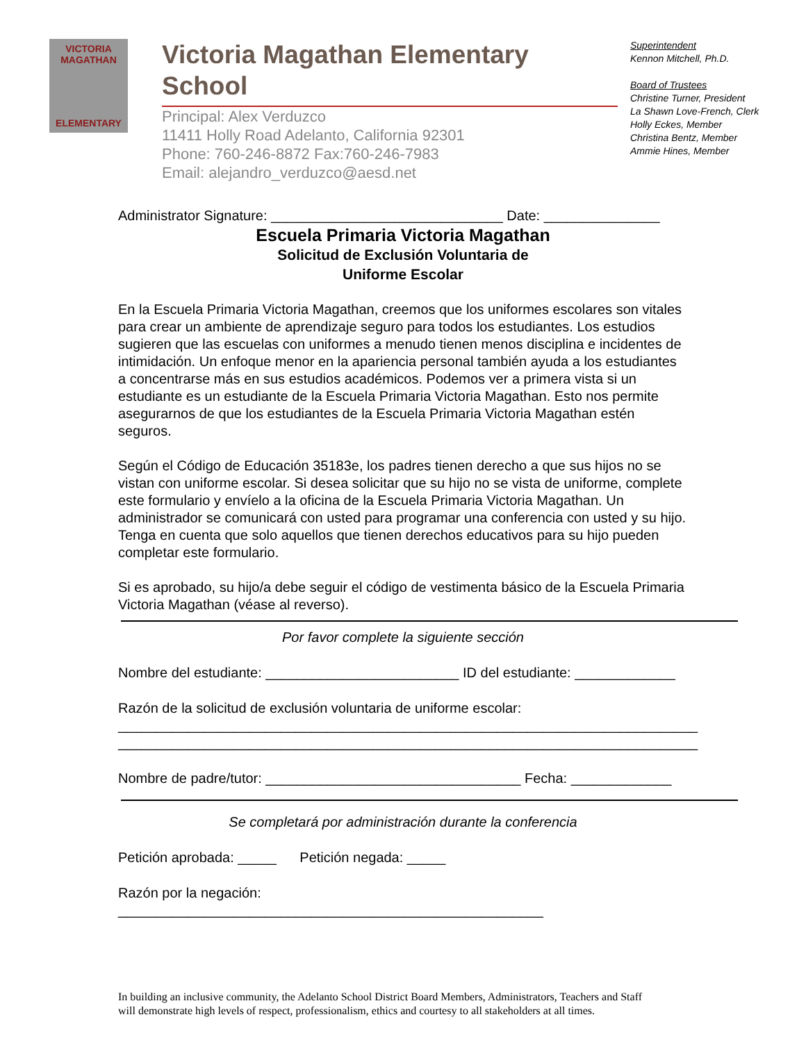VICTORIA
MAGATHAN
ELEMENTARY
Victoria Magathan Elementary School
Principal: Alex Verduzco
11411 Holly Road Adelanto, California 92301
Phone: 760-246-8872 Fax:760-246-7983
Email: alejandro_verduzco@aesd.net
Superintendent
Kennon Mitchell, Ph.D.
Board of Trustees
Christine Turner, President
La Shawn Love-French, Clerk
Holly Eckes, Member
Christina Bentz, Member
Ammie Hines, Member
Administrator Signature: ______________________________ Date: _______________
Escuela Primaria Victoria Magathan
Solicitud de Exclusión Voluntaria de
Uniforme Escolar
En la Escuela Primaria Victoria Magathan, creemos que los uniformes escolares son vitales para crear un ambiente de aprendizaje seguro para todos los estudiantes. Los estudios sugieren que las escuelas con uniformes a menudo tienen menos disciplina e incidentes de intimidación. Un enfoque menor en la apariencia personal también ayuda a los estudiantes a concentrarse más en sus estudios académicos. Podemos ver a primera vista si un estudiante es un estudiante de la Escuela Primaria Victoria Magathan. Esto nos permite asegurarnos de que los estudiantes de la Escuela Primaria Victoria Magathan estén seguros.
Según el Código de Educación 35183e, los padres tienen derecho a que sus hijos no se vistan con uniforme escolar. Si desea solicitar que su hijo no se vista de uniforme, complete este formulario y envíelo a la oficina de la Escuela Primaria Victoria Magathan. Un administrador se comunicará con usted para programar una conferencia con usted y su hijo. Tenga en cuenta que solo aquellos que tienen derechos educativos para su hijo pueden completar este formulario.
Si es aprobado, su hijo/a debe seguir el código de vestimenta básico de la Escuela Primaria Victoria Magathan (véase al reverso).
Por favor complete la siguiente sección
Nombre del estudiante: _________________________ ID del estudiante: _____________
Razón de la solicitud de exclusión voluntaria de uniforme escolar:
___________________________________________________________________________
___________________________________________________________________________
Nombre de padre/tutor: _________________________________ Fecha: _____________
Se completará por administración durante la conferencia
Petición aprobada: _____ Petición negada: _____
Razón por la negación: _______________________________________________________
In building an inclusive community, the Adelanto School District Board Members, Administrators, Teachers and Staff
will demonstrate high levels of respect, professionalism, ethics and courtesy to all stakeholders at all times.